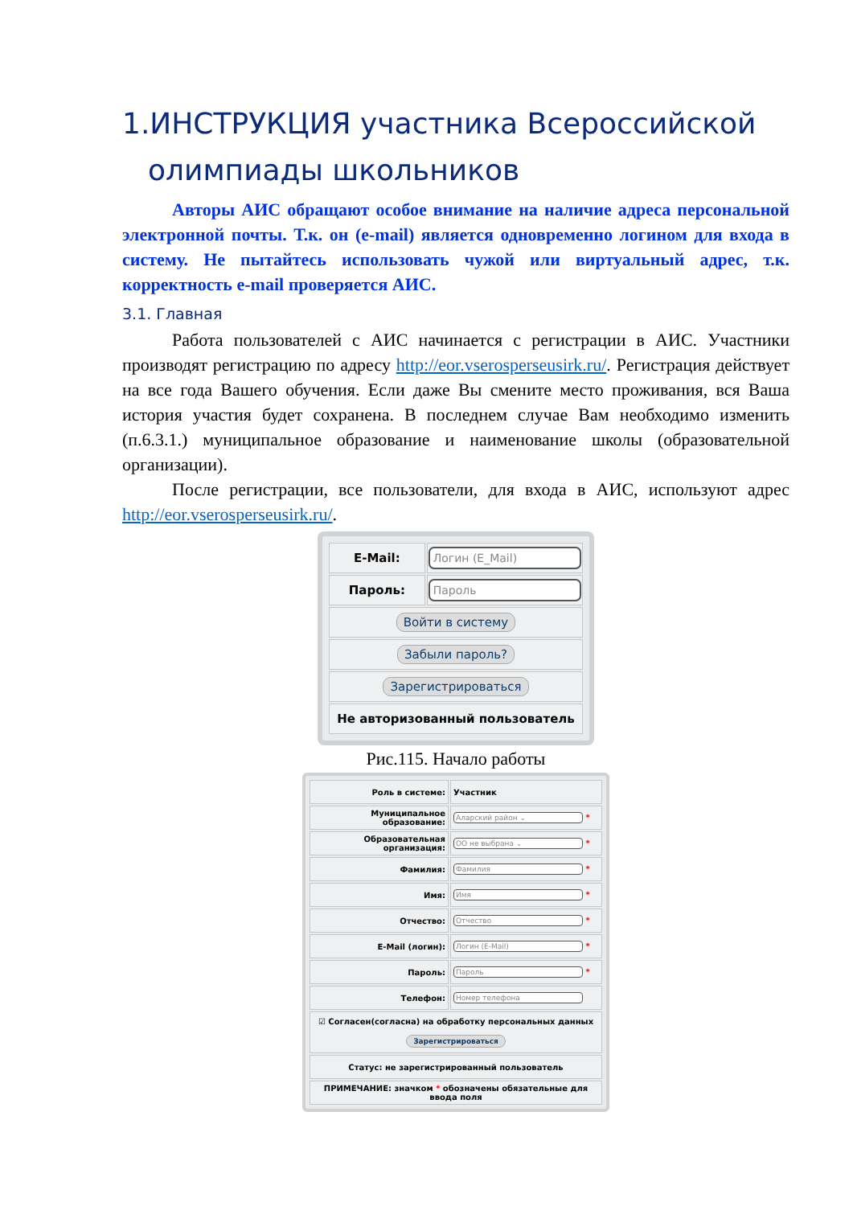1.ИНСТРУКЦИЯ участника Всероссийской
олимпиады школьников
Авторы АИС обращают особое внимание на наличие адреса персональной электронной почты. Т.к. он (e-mail) является одновременно логином для входа в систему. Не пытайтесь использовать чужой или виртуальный адрес, т.к. корректность e-mail проверяется АИС.
3.1. Главная
Работа пользователей с АИС начинается с регистрации в АИС. Участники производят регистрацию по адресу http://eor.vserosperseusirk.ru/. Регистрация действует на все года Вашего обучения. Если даже Вы смените место проживания, вся Ваша история участия будет сохранена. В последнем случае Вам необходимо изменить (п.6.3.1.) муниципальное образование и наименование школы (образовательной организации).
После регистрации, все пользователи, для входа в АИС, используют адрес http://eor.vserosperseusirk.ru/.
| E-Mail: | Логин (E_Mail) |
| Пароль: | Пароль |
| Войти в систему | |
| Забыли пароль? | |
| Зарегистрироваться | |
| Не авторизованный пользователь | |
Рис.115. Начало работы
| Роль в системе: | Участник |
| Муниципальное образование: | Аларский район ⌄ * |
| Образовательная организация: | ОО не выбрана ⌄ * |
| Фамилия: | Фамилия * |
| Имя: | Имя * |
| Отчество: | Отчество * |
| E-Mail (логин): | Логин (E-Mail) * |
| Пароль: | Пароль * |
| Телефон: | Номер телефона |
| ☑ Согласен(согласна) на обработку персональных данных Зарегистрироваться | |
| Статус: не зарегистрированный пользователь | |
| ПРИМЕЧАНИЕ: значком * обозначены обязательные для ввода поля | |